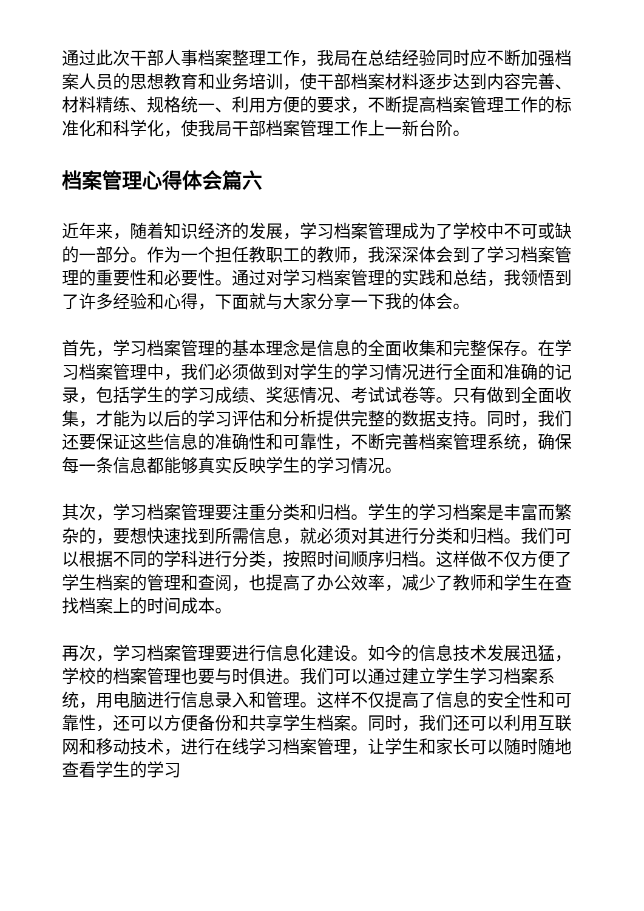通过此次干部人事档案整理工作，我局在总结经验同时应不断加强档案人员的思想教育和业务培训，使干部档案材料逐步达到内容完善、材料精练、规格统一、利用方便的要求，不断提高档案管理工作的标准化和科学化，使我局干部档案管理工作上一新台阶。
档案管理心得体会篇六
近年来，随着知识经济的发展，学习档案管理成为了学校中不可或缺的一部分。作为一个担任教职工的教师，我深深体会到了学习档案管理的重要性和必要性。通过对学习档案管理的实践和总结，我领悟到了许多经验和心得，下面就与大家分享一下我的体会。
首先，学习档案管理的基本理念是信息的全面收集和完整保存。在学习档案管理中，我们必须做到对学生的学习情况进行全面和准确的记录，包括学生的学习成绩、奖惩情况、考试试卷等。只有做到全面收集，才能为以后的学习评估和分析提供完整的数据支持。同时，我们还要保证这些信息的准确性和可靠性，不断完善档案管理系统，确保每一条信息都能够真实反映学生的学习情况。
其次，学习档案管理要注重分类和归档。学生的学习档案是丰富而繁杂的，要想快速找到所需信息，就必须对其进行分类和归档。我们可以根据不同的学科进行分类，按照时间顺序归档。这样做不仅方便了学生档案的管理和查阅，也提高了办公效率，减少了教师和学生在查找档案上的时间成本。
再次，学习档案管理要进行信息化建设。如今的信息技术发展迅猛，学校的档案管理也要与时俱进。我们可以通过建立学生学习档案系统，用电脑进行信息录入和管理。这样不仅提高了信息的安全性和可靠性，还可以方便备份和共享学生档案。同时，我们还可以利用互联网和移动技术，进行在线学习档案管理，让学生和家长可以随时随地查看学生的学习